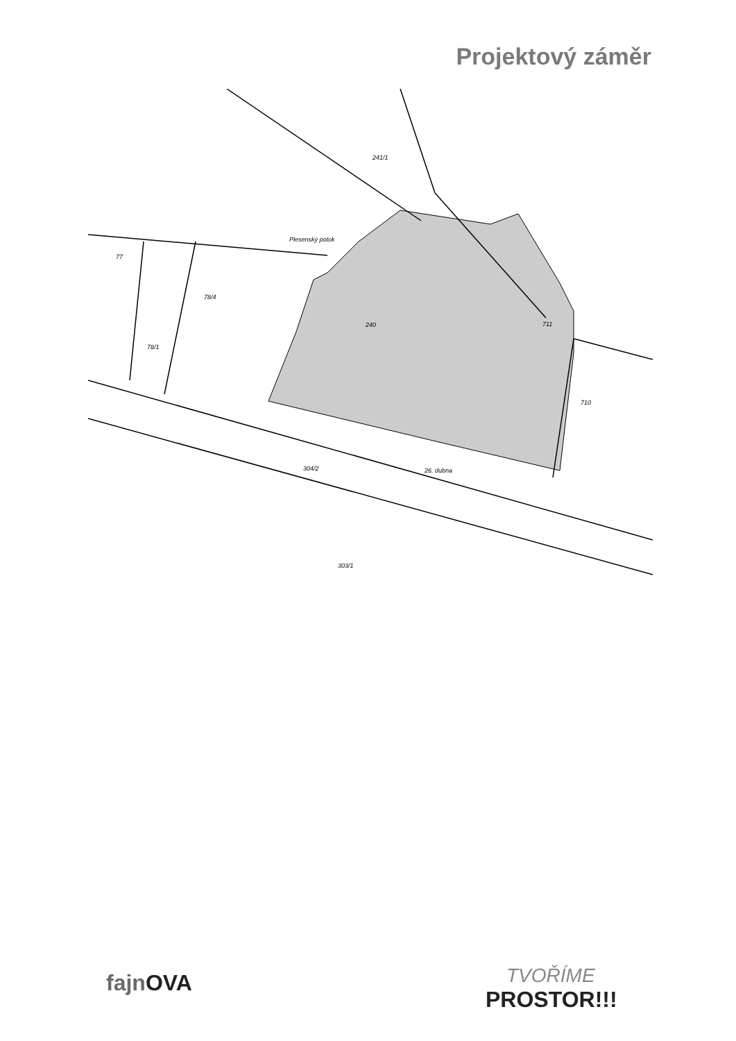Projektový záměr
240
711
710
77
78/4
78/1
303/1
304/2
26. dubna
Plesenský potok
241/1
fajnOVA
TVOŘÍME
PROSTOR!!!